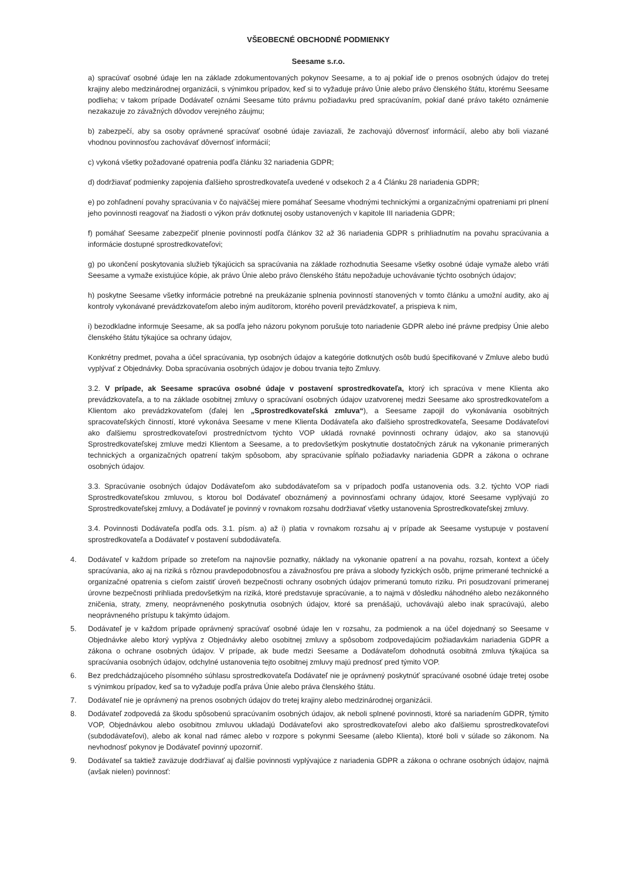VŠEOBECNÉ OBCHODNÉ PODMIENKY
Seesame s.r.o.
a) spracúvať osobné údaje len na základe zdokumentovaných pokynov Seesame, a to aj pokiaľ ide o prenos osobných údajov do tretej krajiny alebo medzinárodnej organizácii, s výnimkou prípadov, keď si to vyžaduje právo Únie alebo právo členského štátu, ktorému Seesame podlieha; v takom prípade Dodávateľ oznámi Seesame túto právnu požiadavku pred spracúvaním, pokiaľ dané právo takéto oznámenie nezakazuje zo závažných dôvodov verejného záujmu;
b) zabezpečí, aby sa osoby oprávnené spracúvať osobné údaje zaviazali, že zachovajú dôvernosť informácií, alebo aby boli viazané vhodnou povinnosťou zachovávať dôvernosť informácií;
c) vykoná všetky požadované opatrenia podľa článku 32 nariadenia GDPR;
d) dodržiavať podmienky zapojenia ďalšieho sprostredkovateľa uvedené v odsekoch 2 a 4 Článku 28 nariadenia GDPR;
e) po zohľadnení povahy spracúvania v čo najväčšej miere pomáhať Seesame vhodnými technickými a organizačnými opatreniami pri plnení jeho povinnosti reagovať na žiadosti o výkon práv dotknutej osoby ustanovených v kapitole III nariadenia GDPR;
f) pomáhať Seesame zabezpečiť plnenie povinností podľa článkov 32 až 36 nariadenia GDPR s prihliadnutím na povahu spracúvania a informácie dostupné sprostredkovateľovi;
g) po ukončení poskytovania služieb týkajúcich sa spracúvania na základe rozhodnutia Seesame všetky osobné údaje vymaže alebo vráti Seesame a vymaže existujúce kópie, ak právo Únie alebo právo členského štátu nepožaduje uchovávanie týchto osobných údajov;
h) poskytne Seesame všetky informácie potrebné na preukázanie splnenia povinností stanovených v tomto článku a umožní audity, ako aj kontroly vykonávané prevádzkovateľom alebo iným audítorom, ktorého poveril prevádzkovateľ, a prispieva k nim,
i) bezodkladne informuje Seesame, ak sa podľa jeho názoru pokynom porušuje toto nariadenie GDPR alebo iné právne predpisy Únie alebo členského štátu týkajúce sa ochrany údajov,
Konkrétny predmet, povaha a účel spracúvania, typ osobných údajov a kategórie dotknutých osôb budú špecifikované v Zmluve alebo budú vyplývať z Objednávky. Doba spracúvania osobných údajov je dobou trvania tejto Zmluvy.
3.2. V prípade, ak Seesame spracúva osobné údaje v postavení sprostredkovateľa, ktorý ich spracúva v mene Klienta ako prevádzkovateľa, a to na základe osobitnej zmluvy o spracúvaní osobných údajov uzatvorenej medzi Seesame ako sprostredkovateľom a Klientom ako prevádzkovateľom (ďalej len „Sprostredkovateľská zmluva“), a Seesame zapojil do vykonávania osobitných spracovateľských činností, ktoré vykonáva Seesame v mene Klienta Dodávateľa ako ďalšieho sprostredkovateľa, Seesame Dodávateľovi ako ďalšiemu sprostredkovateľovi prostredníctvom týchto VOP ukladá rovnaké povinnosti ochrany údajov, ako sa stanovujú Sprostredkovateľskej zmluve medzi Klientom a Seesame, a to predovšetkým poskytnutie dostatočných záruk na vykonanie primeraných technických a organizačných opatrení takým spôsobom, aby spracúvanie spĺňalo požiadavky nariadenia GDPR a zákona o ochrane osobných údajov.
3.3. Spracúvanie osobných údajov Dodávateľom ako subdodávateľom sa v prípadoch podľa ustanovenia ods. 3.2. týchto VOP riadi Sprostredkovateľskou zmluvou, s ktorou bol Dodávateľ oboznámený a povinnosťami ochrany údajov, ktoré Seesame vyplývajú zo Sprostredkovateľskej zmluvy, a Dodávateľ je povinný v rovnakom rozsahu dodržiavať všetky ustanovenia Sprostredkovateľskej zmluvy.
3.4. Povinnosti Dodávateľa podľa ods. 3.1. písm. a) až i) platia v rovnakom rozsahu aj v prípade ak Seesame vystupuje v postavení sprostredkovateľa a Dodávateľ v postavení subdodávateľa.
4. Dodávateľ v každom prípade so zreteľom na najnovšie poznatky, náklady na vykonanie opatrení a na povahu, rozsah, kontext a účely spracúvania, ako aj na riziká s rôznou pravdepodobnosťou a závažnosťou pre práva a slobody fyzických osôb, prijme primerané technické a organizačné opatrenia s cieľom zaistiť úroveň bezpečnosti ochrany osobných údajov primeranú tomuto riziku. Pri posudzovaní primeranej úrovne bezpečnosti prihliada predovšetkým na riziká, ktoré predstavuje spracúvanie, a to najmä v dôsledku náhodného alebo nezákonného zničenia, straty, zmeny, neoprávneného poskytnutia osobných údajov, ktoré sa prenášajú, uchovávajú alebo inak spracúvajú, alebo neoprávneného prístupu k takýmto údajom.
5. Dodávateľ je v každom prípade oprávnený spracúvať osobné údaje len v rozsahu, za podmienok a na účel dojednaný so Seesame v Objednávke alebo ktorý vyplýva z Objednávky alebo osobitnej zmluvy a spôsobom zodpovedajúcim požiadavkám nariadenia GDPR a zákona o ochrane osobných údajov. V prípade, ak bude medzi Seesame a Dodávateľom dohodnutá osobitná zmluva týkajúca sa spracúvania osobných údajov, odchylné ustanovenia tejto osobitnej zmluvy majú prednosť pred týmito VOP.
6. Bez predchádzajúceho písomného súhlasu sprostredkovateľa Dodávateľ nie je oprávnený poskytnúť spracúvané osobné údaje tretej osobe s výnimkou prípadov, keď sa to vyžaduje podľa práva Únie alebo práva členského štátu.
7. Dodávateľ nie je oprávnený na prenos osobných údajov do tretej krajiny alebo medzinárodnej organizácii.
8. Dodávateľ zodpovedá za škodu spôsobenú spracúvaním osobných údajov, ak neboli splnené povinnosti, ktoré sa nariadením GDPR, týmito VOP, Objednávkou alebo osobitnou zmluvou ukladajú Dodávateľovi ako sprostredkovateľovi alebo ako ďalšiemu sprostredkovateľovi (subdodávateľovi), alebo ak konal nad rámec alebo v rozpore s pokynmi Seesame (alebo Klienta), ktoré boli v súlade so zákonom. Na nevhodnosť pokynov je Dodávateľ povinný upozorniť.
9. Dodávateľ sa taktiež zaväzuje dodržiavať aj ďalšie povinnosti vyplývajúce z nariadenia GDPR a zákona o ochrane osobných údajov, najmä (avšak nielen) povinnosť: